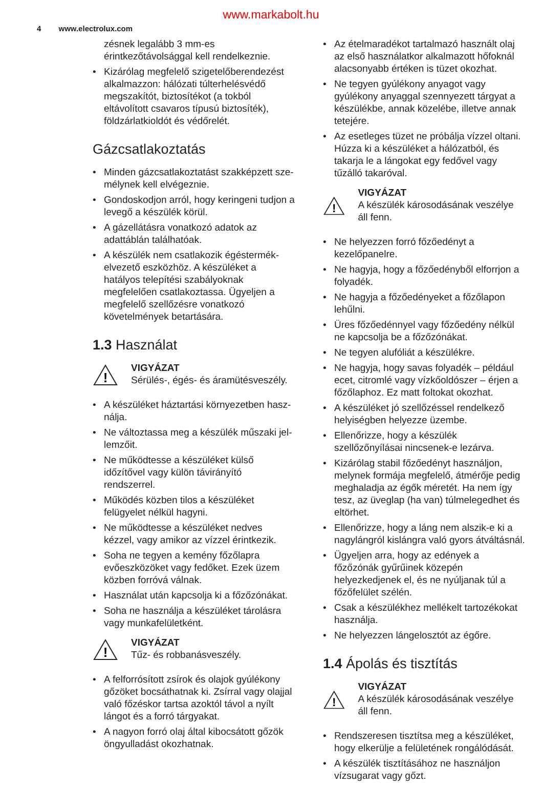www.markabolt.hu
4 www.electrolux.com
zésnek legalább 3 mm-es érintkezőtávolság­gal kell rendelkeznie.
• Kizárólag megfelelő szigetelőberendezést al­kalmazzon: hálózati túlterhelésvédő megsza­kítót, biztosítékot (a tokból eltávolított csava­ros típusú biztosíték), földzárlatkioldót és vé­dőrelét.
Gázcsatlakoztatás
• Minden gázcsatlakoztatást szakképzett sze­mélynek kell elvégeznie.
• Gondoskodjon arról, hogy keringeni tudjon a levegő a készülék körül.
• A gázellátásra vonatkozó adatok az adattáb­lán találhatóak.
• A készülék nem csatlakozik égéstermék-elve­zető eszközhöz. A készüléket a hatályos tele­pítési szabályoknak megfelelően csatlakoztas­sa. Ügyeljen a megfelelő szellőzésre vonatko­zó követelmények betartására.
1.3 Használat
!
VIGYÁZAT
Sérülés-, égés- és áramütésveszély.
• A készüléket háztartási környezetben hasz­nálja.
• Ne változtassa meg a készülék műszaki jel­lemzőit.
• Ne működtesse a készüléket külső időzítővel vagy külön távirányító rendszerrel.
• Működés közben tilos a készüléket felügyelet nélkül hagyni.
• Ne működtesse a készüléket nedves kézzel, vagy amikor az vízzel érintkezik.
• Soha ne tegyen a kemény főzőlapra evőesz­közöket vagy fedőket. Ezek üzem közben for­róvá válnak.
• Használat után kapcsolja ki a főzőzónákat.
• Soha ne használja a készüléket tárolásra vagy munkafelületként.
!
VIGYÁZAT
Tűz- és robbanásveszély.
• A felforrósított zsírok és olajok gyúlékony gő­zöket bocsáthatnak ki. Zsírral vagy olajjal való főzéskor tartsa azoktól távol a nyílt lángot és a forró tárgyakat.
• A nagyon forró olaj által kibocsátott gőzök ön­gyulladást okozhatnak.
• Az ételmaradékot tartalmazó használt olaj az első használatkor alkalmazott hőfoknál ala­csonyabb értéken is tüzet okozhat.
• Ne tegyen gyúlékony anyagot vagy gyúlékony anyaggal szennyezett tárgyat a készülékbe, annak közelébe, illetve annak tetejére.
• Az esetleges tüzet ne próbálja vízzel oltani. Húzza ki a készüléket a hálózatból, és takarja le a lángokat egy fedővel vagy tűzálló takaró­val.
!
VIGYÁZAT
A készülék károsodásának veszélye áll fenn.
• Ne helyezzen forró főzőedényt a kezelőpanel­re.
• Ne hagyja, hogy a főzőedényből elforrjon a fo­lyadék.
• Ne hagyja a főzőedényeket a főzőlapon lehűl­ni.
• Üres főzőedénnyel vagy főzőedény nélkül ne kapcsolja be a főzőzónákat.
• Ne tegyen alufóliát a készülékre.
• Ne hagyja, hogy savas folyadék – például ecet, citromlé vagy vízkőoldószer – érjen a fő­zőlaphoz. Ez matt foltokat okozhat.
• A készüléket jó szellőzéssel rendelkező helyi­ségben helyezze üzembe.
• Ellenőrizze, hogy a készülék szellőzőnyílásai nincsenek-e lezárva.
• Kizárólag stabil főzőedényt használjon, mely­nek formája megfelelő, átmérője pedig meg­haladja az égők méretét. Ha nem így tesz, az üveglap (ha van) túlmelegedhet és eltörhet.
• Ellenőrizze, hogy a láng nem alszik-e ki a nagylángról kislángra való gyors átváltásnál.
• Ügyeljen arra, hogy az edények a főzőzónák gyűrűinek közepén helyezkedjenek el, és ne nyúljanak túl a főzőfelület szélén.
• Csak a készülékhez mellékelt tartozékokat használja.
• Ne helyezzen lángelosztót az égőre.
1.4 Ápolás és tisztítás
!
VIGYÁZAT
A készülék károsodásának veszélye áll fenn.
• Rendszeresen tisztítsa meg a készüléket, hogy elkerülje a felületének rongálódását.
• A készülék tisztításához ne használjon vízsu­garat vagy gőzt.